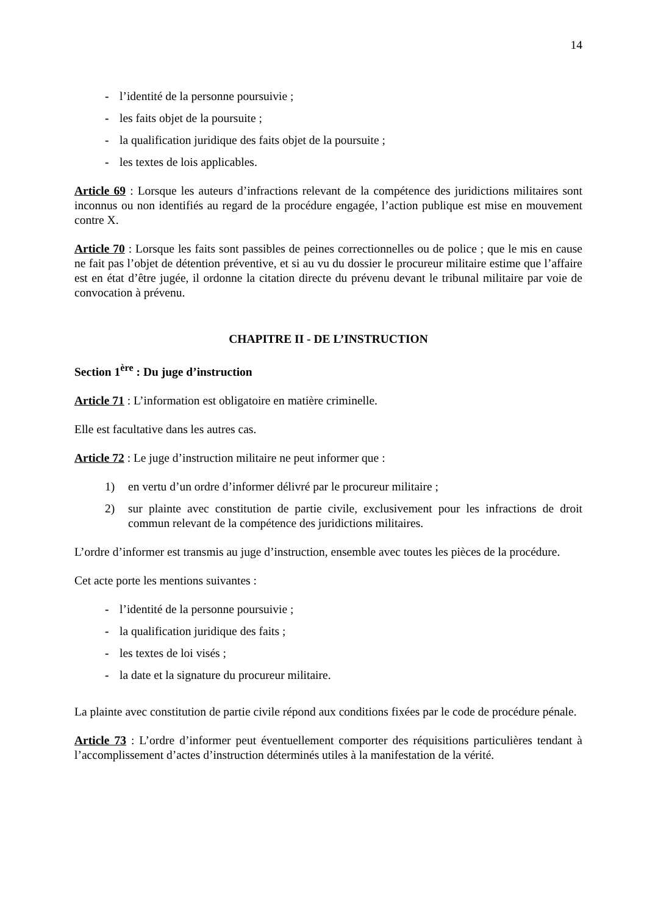14
- l’identité de la personne poursuivie ;
- les faits objet de la poursuite ;
- la qualification juridique des faits objet de la poursuite ;
- les textes de lois applicables.
Article 69 : Lorsque les auteurs d’infractions relevant de la compétence des juridictions militaires sont inconnus ou non identifiés au regard de la procédure engagée, l’action publique est mise en mouvement contre X.
Article 70 : Lorsque les faits sont passibles de peines correctionnelles ou de police ; que le mis en cause ne fait pas l’objet de détention préventive, et si au vu du dossier le procureur militaire estime que l’affaire est en état d’être jugée, il ordonne la citation directe du prévenu devant le tribunal militaire par voie de convocation à prévenu.
CHAPITRE II - DE L’INSTRUCTION
Section 1<sup>ère</sup> : Du juge d’instruction
Article 71 : L’information est obligatoire en matière criminelle.
Elle est facultative dans les autres cas.
Article 72 : Le juge d’instruction militaire ne peut informer que :
1) en vertu d’un ordre d’informer délivré par le procureur militaire ;
2) sur plainte avec constitution de partie civile, exclusivement pour les infractions de droit commun relevant de la compétence des juridictions militaires.
L’ordre d’informer est transmis au juge d’instruction, ensemble avec toutes les pièces de la procédure.
Cet acte porte les mentions suivantes :
- l’identité de la personne poursuivie ;
- la qualification juridique des faits ;
- les textes de loi visés ;
- la date et la signature du procureur militaire.
La plainte avec constitution de partie civile répond aux conditions fixées par le code de procédure pénale.
Article 73 : L’ordre d’informer peut éventuellement comporter des réquisitions particulières tendant à l’accomplissement d’actes d’instruction déterminés utiles à la manifestation de la vérité.